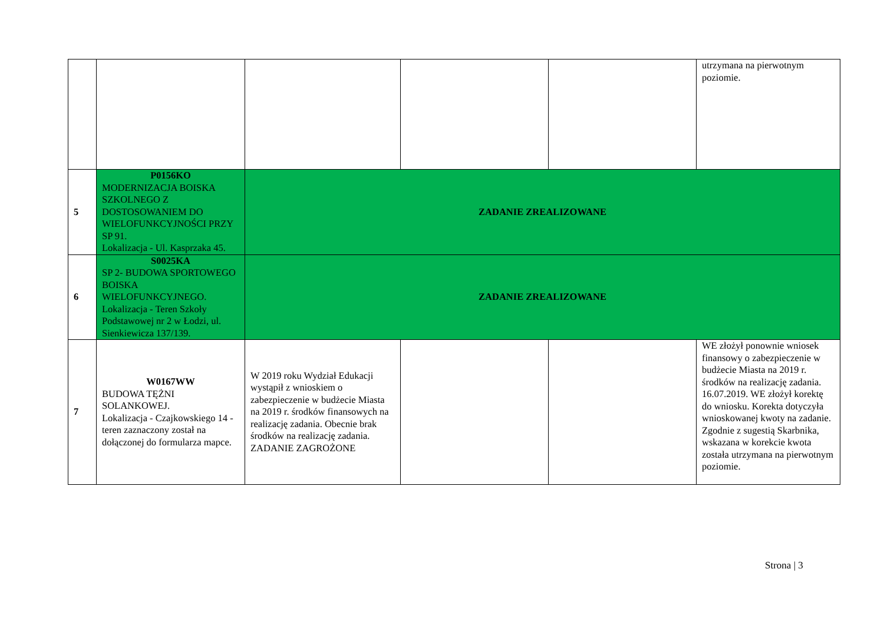| | | | | | utrzymana na pierwotnym poziomie. |
| 5 | P0156KO MODERNIZACJA BOISKA SZKOLNEGO Z DOSTOSOWANIEM DO WIELOFUNKCYJNOŚCI PRZY SP 91. Lokalizacja - Ul. Kasprzaka 45. | ZADANIE ZREALIZOWANE | | | |
| 6 | S0025KA SP 2- BUDOWA SPORTOWEGO BOISKA WIELOFUNKCYJNEGO. Lokalizacja - Teren Szkoły Podstawowej nr 2 w Łodzi, ul. Sienkiewicza 137/139. | ZADANIE ZREALIZOWANE | | | |
| 7 | W0167WW BUDOWA TĘŻNI SOLANKOWEJ. Lokalizacja - Czajkowskiego 14 - teren zaznaczony został na dołączonej do formularza mapce. | W 2019 roku Wydział Edukacji wystąpił z wnioskiem o zabezpieczenie w budżecie Miasta na 2019 r. środków finansowych na realizację zadania. Obecnie brak środków na realizację zadania. ZADANIE ZAGROŻONE | | | WE złożył ponownie wniosek finansowy o zabezpieczenie w budżecie Miasta na 2019 r. środków na realizację zadania. 16.07.2019. WE złożył korektę do wniosku. Korekta dotyczyła wnioskowanej kwoty na zadanie. Zgodnie z sugestią Skarbnika, wskazana w korekcie kwota została utrzymana na pierwotnym poziomie. |
Strona | 3